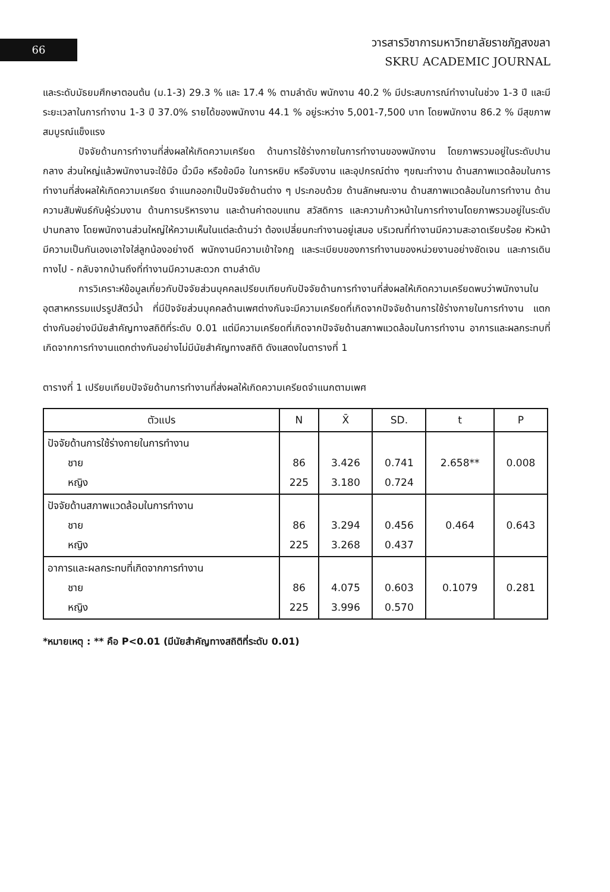66
วารสารวิชาการมหาวิทยาลัยราชภัฏสงขลา
SKRU ACADEMIC JOURNAL
และระดับมัธยมศึกษาตอนต้น (ม.1-3) 29.3 % และ 17.4 % ตามลำดับ พนักงาน 40.2 % มีประสบการณ์ทำงานในช่วง 1-3 ปี และมีระยะเวลาในการทำงาน 1-3 ปี 37.0% รายได้ของพนักงาน 44.1 % อยู่ระหว่าง 5,001-7,500 บาท โดยพนักงาน 86.2 % มีสุขภาพสมบูรณ์แข็งแรง
ปัจจัยด้านการทำงานที่ส่งผลให้เกิดความเครียด ด้านการใช้ร่างกายในการทำงานของพนักงาน โดยภาพรวมอยู่ในระดับปานกลาง ส่วนใหญ่แล้วพนักงานจะใช้มือ นิ้วมือ หรือข้อมือ ในการหยิบ หรือจับงาน และอุปกรณ์ต่าง ๆขณะทำงาน ด้านสภาพแวดล้อมในการทำงานที่ส่งผลให้เกิดความเครียด จำแนกออกเป็นปัจจัยด้านต่าง ๆ ประกอบด้วย ด้านลักษณะงาน ด้านสภาพแวดล้อมในการทำงาน ด้านความสัมพันธ์กับผู้ร่วมงาน ด้านการบริหารงาน และด้านค่าตอบแทน สวัสดิการ และความก้าวหน้าในการทำงานโดยภาพรวมอยู่ในระดับปานกลาง โดยพนักงานส่วนใหญ่ให้ความเห็นในแต่ละด้านว่า ต้องเปลี่ยนกะทำงานอยู่เสมอ บริเวณที่ทำงานมีความสะอาดเรียบร้อย หัวหน้ามีความเป็นกันเองเอาใจใส่ลูกน้องอย่างดี พนักงานมีความเข้าใจกฎ และระเบียบของการทำงานของหน่วยงานอย่างชัดเจน และการเดินทางไป - กลับจากบ้านถึงที่ทำงานมีความสะดวก ตามลำดับ
การวิเคราะห์ข้อมูลเกี่ยวกับปัจจัยส่วนบุคคลเปรียบเทียบกับปัจจัยด้านการทำงานที่ส่งผลให้เกิดความเครียดพบว่าพนักงานในอุตสาหกรรมแปรรูปสัตว์น้ำ ที่มีปัจจัยส่วนบุคคลด้านเพศต่างกันจะมีความเครียดที่เกิดจากปัจจัยด้านการใช้ร่างกายในการทำงาน แตกต่างกันอย่างมีนัยสำคัญทางสถิติที่ระดับ 0.01 แต่มีความเครียดที่เกิดจากปัจจัยด้านสภาพแวดล้อมในการทำงาน อาการและผลกระทบที่เกิดจากการทำงานแตกต่างกันอย่างไม่มีนัยสำคัญทางสถิติ ดังแสดงในตารางที่ 1
ตารางที่ 1 เปรียบเทียบปัจจัยด้านการทำงานที่ส่งผลให้เกิดความเครียดจำแนกตามเพศ
| ตัวแปร | N | X̄ | SD. | t | P |
| --- | --- | --- | --- | --- | --- |
| ปัจจัยด้านการใช้ร่างกายในการทำงาน ชาย หญิง | 86 225 | 3.426 3.180 | 0.741 0.724 | 2.658** | 0.008 |
| ปัจจัยด้านสภาพแวดล้อมในการทำงาน ชาย หญิง | 86 225 | 3.294 3.268 | 0.456 0.437 | 0.464 | 0.643 |
| อาการและผลกระทบที่เกิดจากการทำงาน ชาย หญิง | 86 225 | 4.075 3.996 | 0.603 0.570 | 0.1079 | 0.281 |
*หมายเหตุ : ** คือ P<0.01 (มีนัยสำคัญทางสถิติที่ระดับ 0.01)